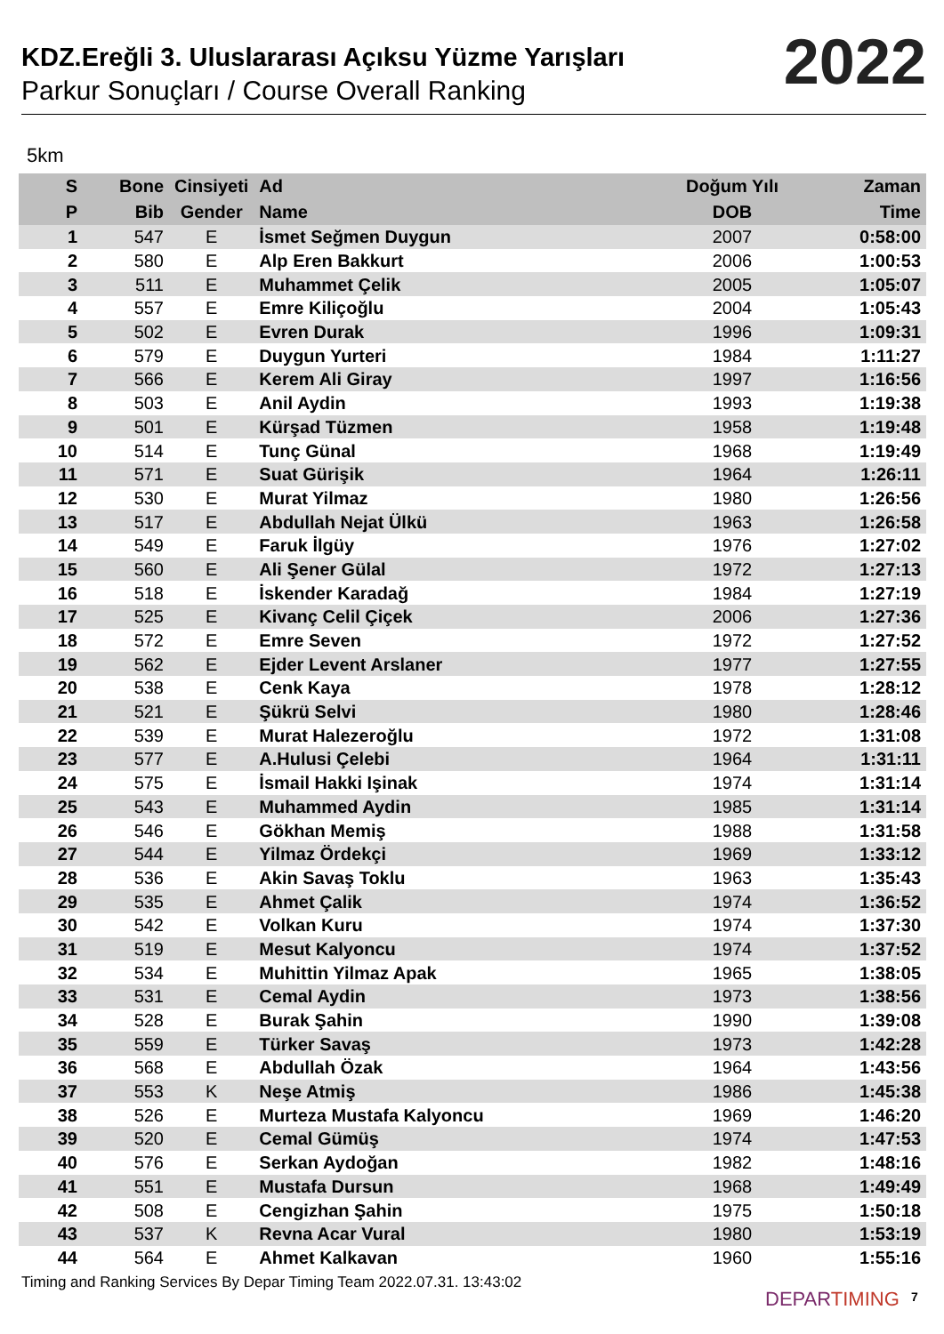KDZ.Ereğli 3. Uluslararası Açıksu Yüzme Yarışları
Parkur Sonuçları / Course Overall Ranking
2022
5km
| S | Bone | Cinsiyeti | Ad | Doğum Yılı | Zaman |
| --- | --- | --- | --- | --- | --- |
| P | Bib | Gender | Name | DOB | Time |
| 1 | 547 | E | İsmet Seğmen Duygun | 2007 | 0:58:00 |
| 2 | 580 | E | Alp Eren Bakkurt | 2006 | 1:00:53 |
| 3 | 511 | E | Muhammet Çelik | 2005 | 1:05:07 |
| 4 | 557 | E | Emre Kiliçoğlu | 2004 | 1:05:43 |
| 5 | 502 | E | Evren Durak | 1996 | 1:09:31 |
| 6 | 579 | E | Duygun Yurteri | 1984 | 1:11:27 |
| 7 | 566 | E | Kerem Ali Giray | 1997 | 1:16:56 |
| 8 | 503 | E | Anil Aydin | 1993 | 1:19:38 |
| 9 | 501 | E | Kürşad Tüzmen | 1958 | 1:19:48 |
| 10 | 514 | E | Tunç Günal | 1968 | 1:19:49 |
| 11 | 571 | E | Suat Gürişik | 1964 | 1:26:11 |
| 12 | 530 | E | Murat Yilmaz | 1980 | 1:26:56 |
| 13 | 517 | E | Abdullah Nejat Ülkü | 1963 | 1:26:58 |
| 14 | 549 | E | Faruk İlgüy | 1976 | 1:27:02 |
| 15 | 560 | E | Ali Şener Gülal | 1972 | 1:27:13 |
| 16 | 518 | E | İskender Karadağ | 1984 | 1:27:19 |
| 17 | 525 | E | Kivanç Celil Çiçek | 2006 | 1:27:36 |
| 18 | 572 | E | Emre Seven | 1972 | 1:27:52 |
| 19 | 562 | E | Ejder Levent Arslaner | 1977 | 1:27:55 |
| 20 | 538 | E | Cenk Kaya | 1978 | 1:28:12 |
| 21 | 521 | E | Şükrü Selvi | 1980 | 1:28:46 |
| 22 | 539 | E | Murat Halezeroğlu | 1972 | 1:31:08 |
| 23 | 577 | E | A.Hulusi Çelebi | 1964 | 1:31:11 |
| 24 | 575 | E | İsmail Hakki Işinak | 1974 | 1:31:14 |
| 25 | 543 | E | Muhammed Aydin | 1985 | 1:31:14 |
| 26 | 546 | E | Gökhan Memiş | 1988 | 1:31:58 |
| 27 | 544 | E | Yilmaz Ördekçi | 1969 | 1:33:12 |
| 28 | 536 | E | Akin Savaş Toklu | 1963 | 1:35:43 |
| 29 | 535 | E | Ahmet Çalik | 1974 | 1:36:52 |
| 30 | 542 | E | Volkan Kuru | 1974 | 1:37:30 |
| 31 | 519 | E | Mesut Kalyoncu | 1974 | 1:37:52 |
| 32 | 534 | E | Muhittin Yilmaz Apak | 1965 | 1:38:05 |
| 33 | 531 | E | Cemal Aydin | 1973 | 1:38:56 |
| 34 | 528 | E | Burak Şahin | 1990 | 1:39:08 |
| 35 | 559 | E | Türker Savaş | 1973 | 1:42:28 |
| 36 | 568 | E | Abdullah Özak | 1964 | 1:43:56 |
| 37 | 553 | K | Neşe Atmiş | 1986 | 1:45:38 |
| 38 | 526 | E | Murteza Mustafa Kalyoncu | 1969 | 1:46:20 |
| 39 | 520 | E | Cemal Gümüş | 1974 | 1:47:53 |
| 40 | 576 | E | Serkan Aydoğan | 1982 | 1:48:16 |
| 41 | 551 | E | Mustafa Dursun | 1968 | 1:49:49 |
| 42 | 508 | E | Cengizhan Şahin | 1975 | 1:50:18 |
| 43 | 537 | K | Revna Acar Vural | 1980 | 1:53:19 |
| 44 | 564 | E | Ahmet Kalkavan | 1960 | 1:55:16 |
Timing and Ranking Services By Depar Timing Team 2022.07.31. 13:43:02
DEPARTIMING 7